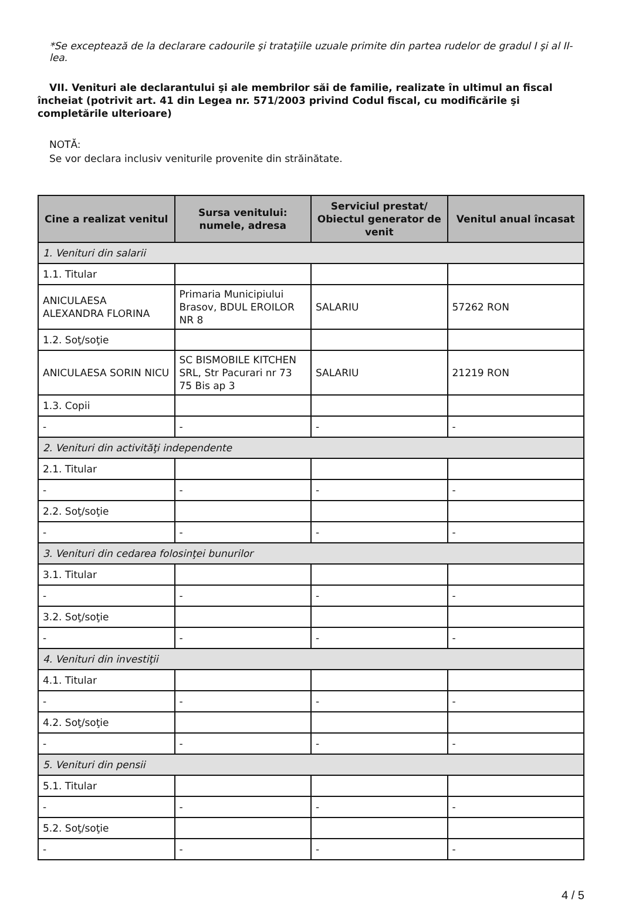*Se exceptează de la declarare cadourile şi trataţiile uzuale primite din partea rudelor de gradul I şi al II-lea.
VII. Venituri ale declarantului şi ale membrilor săi de familie, realizate în ultimul an fiscal încheiat (potrivit art. 41 din Legea nr. 571/2003 privind Codul fiscal, cu modificările şi completările ulterioare)
NOTĂ:
Se vor declara inclusiv veniturile provenite din străinătate.
| Cine a realizat venitul | Sursa venitului: numele, adresa | Serviciul prestat/ Obiectul generator de venit | Venitul anual încasat |
| --- | --- | --- | --- |
| 1. Venituri din salarii | | | |
| 1.1. Titular | | | |
| ANICULAESA ALEXANDRA FLORINA | Primaria Municipiului Brasov, BDUL EROILOR NR 8 | SALARIU | 57262 RON |
| 1.2. Soţ/soţie | | | |
| ANICULAESA SORIN NICU | SC BISMOBILE KITCHEN SRL, Str Pacurari nr 73 75 Bis ap 3 | SALARIU | 21219 RON |
| 1.3. Copii | | | |
| - | - | - | - |
| 2. Venituri din activităţi independente | | | |
| 2.1. Titular | | | |
| - | - | - | - |
| 2.2. Soţ/soţie | | | |
| - | - | - | - |
| 3. Venituri din cedarea folosinţei bunurilor | | | |
| 3.1. Titular | | | |
| - | - | - | - |
| 3.2. Soţ/soţie | | | |
| - | - | - | - |
| 4. Venituri din investiţii | | | |
| 4.1. Titular | | | |
| - | - | - | - |
| 4.2. Soţ/soţie | | | |
| - | - | - | - |
| 5. Venituri din pensii | | | |
| 5.1. Titular | | | |
| - | - | - | - |
| 5.2. Soţ/soţie | | | |
| - | - | - | - |
4 / 5